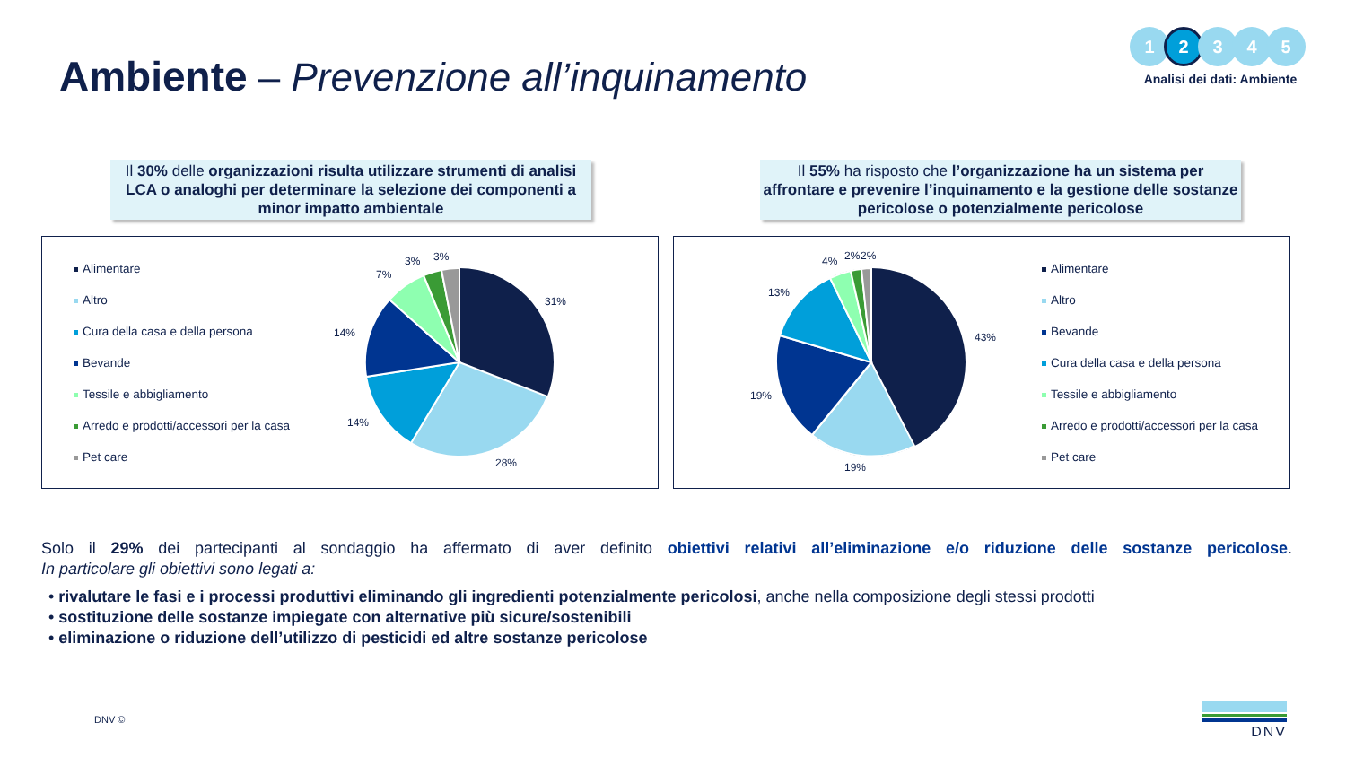Ambiente – Prevenzione all’inquinamento
1 2 3 4 5
Analisi dei dati: Ambiente
Il 30% delle organizzazioni risulta utilizzare strumenti di analisi LCA o analoghi per determinare la selezione dei componenti a minor impatto ambientale
Il 55% ha risposto che l’organizzazione ha un sistema per affrontare e prevenire l’inquinamento e la gestione delle sostanze pericolose o potenzialmente pericolose
Alimentare
Altro
Cura della casa e della persona
Bevande
Tessile e abbigliamento
Arredo e prodotti/accessori per la casa
Pet care
31%
28%
14%
14%
7%
3% 3%
43%
19%
19%
13%
4% 2% 2%
Alimentare
Altro
Bevande
Cura della casa e della persona
Tessile e abbigliamento
Arredo e prodotti/accessori per la casa
Pet care
Solo il 29% dei partecipanti al sondaggio ha affermato di aver definito obiettivi relativi all’eliminazione e/o riduzione delle sostanze pericolose.
In particolare gli obiettivi sono legati a:
• rivalutare le fasi e i processi produttivi eliminando gli ingredienti potenzialmente pericolosi, anche nella composizione degli stessi prodotti
• sostituzione delle sostanze impiegate con alternative più sicure/sostenibili
• eliminazione o riduzione dell’utilizzo di pesticidi ed altre sostanze pericolose
DNV ©
DNV